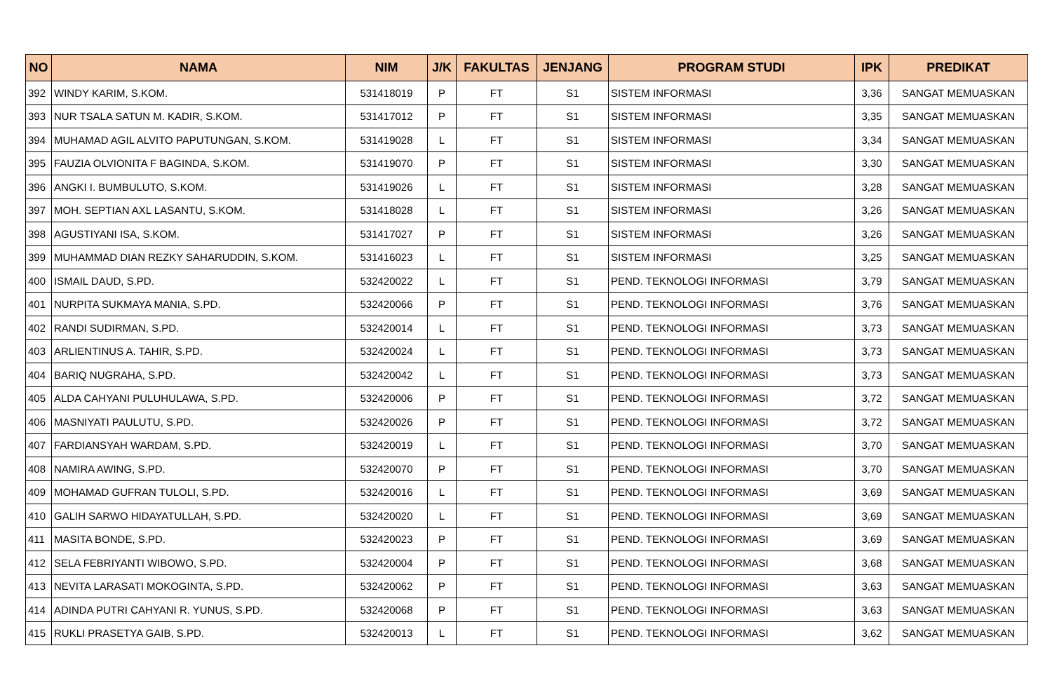| NO | NAMA | NIM | J/K | FAKULTAS | JENJANG | PROGRAM STUDI | IPK | PREDIKAT |
| --- | --- | --- | --- | --- | --- | --- | --- | --- |
| 392 | WINDY KARIM, S.KOM. | 531418019 | P | FT | S1 | SISTEM INFORMASI | 3,36 | SANGAT MEMUASKAN |
| 393 | NUR TSALA SATUN M. KADIR, S.KOM. | 531417012 | P | FT | S1 | SISTEM INFORMASI | 3,35 | SANGAT MEMUASKAN |
| 394 | MUHAMAD AGIL ALVITO PAPUTUNGAN, S.KOM. | 531419028 | L | FT | S1 | SISTEM INFORMASI | 3,34 | SANGAT MEMUASKAN |
| 395 | FAUZIA OLVIONITA F BAGINDA, S.KOM. | 531419070 | P | FT | S1 | SISTEM INFORMASI | 3,30 | SANGAT MEMUASKAN |
| 396 | ANGKI I. BUMBULUTO, S.KOM. | 531419026 | L | FT | S1 | SISTEM INFORMASI | 3,28 | SANGAT MEMUASKAN |
| 397 | MOH. SEPTIAN AXL LASANTU, S.KOM. | 531418028 | L | FT | S1 | SISTEM INFORMASI | 3,26 | SANGAT MEMUASKAN |
| 398 | AGUSTIYANI ISA, S.KOM. | 531417027 | P | FT | S1 | SISTEM INFORMASI | 3,26 | SANGAT MEMUASKAN |
| 399 | MUHAMMAD DIAN REZKY SAHARUDDIN, S.KOM. | 531416023 | L | FT | S1 | SISTEM INFORMASI | 3,25 | SANGAT MEMUASKAN |
| 400 | ISMAIL DAUD, S.PD. | 532420022 | L | FT | S1 | PEND. TEKNOLOGI INFORMASI | 3,79 | SANGAT MEMUASKAN |
| 401 | NURPITA SUKMAYA MANIA, S.PD. | 532420066 | P | FT | S1 | PEND. TEKNOLOGI INFORMASI | 3,76 | SANGAT MEMUASKAN |
| 402 | RANDI SUDIRMAN, S.PD. | 532420014 | L | FT | S1 | PEND. TEKNOLOGI INFORMASI | 3,73 | SANGAT MEMUASKAN |
| 403 | ARLIENTINUS A. TAHIR, S.PD. | 532420024 | L | FT | S1 | PEND. TEKNOLOGI INFORMASI | 3,73 | SANGAT MEMUASKAN |
| 404 | BARIQ NUGRAHA, S.PD. | 532420042 | L | FT | S1 | PEND. TEKNOLOGI INFORMASI | 3,73 | SANGAT MEMUASKAN |
| 405 | ALDA CAHYANI PULUHULAWA, S.PD. | 532420006 | P | FT | S1 | PEND. TEKNOLOGI INFORMASI | 3,72 | SANGAT MEMUASKAN |
| 406 | MASNIYATI PAULUTU, S.PD. | 532420026 | P | FT | S1 | PEND. TEKNOLOGI INFORMASI | 3,72 | SANGAT MEMUASKAN |
| 407 | FARDIANSYAH WARDAM, S.PD. | 532420019 | L | FT | S1 | PEND. TEKNOLOGI INFORMASI | 3,70 | SANGAT MEMUASKAN |
| 408 | NAMIRA AWING, S.PD. | 532420070 | P | FT | S1 | PEND. TEKNOLOGI INFORMASI | 3,70 | SANGAT MEMUASKAN |
| 409 | MOHAMAD GUFRAN TULOLI, S.PD. | 532420016 | L | FT | S1 | PEND. TEKNOLOGI INFORMASI | 3,69 | SANGAT MEMUASKAN |
| 410 | GALIH SARWO HIDAYATULLAH, S.PD. | 532420020 | L | FT | S1 | PEND. TEKNOLOGI INFORMASI | 3,69 | SANGAT MEMUASKAN |
| 411 | MASITA BONDE, S.PD. | 532420023 | P | FT | S1 | PEND. TEKNOLOGI INFORMASI | 3,69 | SANGAT MEMUASKAN |
| 412 | SELA FEBRIYANTI WIBOWO, S.PD. | 532420004 | P | FT | S1 | PEND. TEKNOLOGI INFORMASI | 3,68 | SANGAT MEMUASKAN |
| 413 | NEVITA LARASATI MOKOGINTA, S.PD. | 532420062 | P | FT | S1 | PEND. TEKNOLOGI INFORMASI | 3,63 | SANGAT MEMUASKAN |
| 414 | ADINDA PUTRI CAHYANI R. YUNUS, S.PD. | 532420068 | P | FT | S1 | PEND. TEKNOLOGI INFORMASI | 3,63 | SANGAT MEMUASKAN |
| 415 | RUKLI PRASETYA GAIB, S.PD. | 532420013 | L | FT | S1 | PEND. TEKNOLOGI INFORMASI | 3,62 | SANGAT MEMUASKAN |